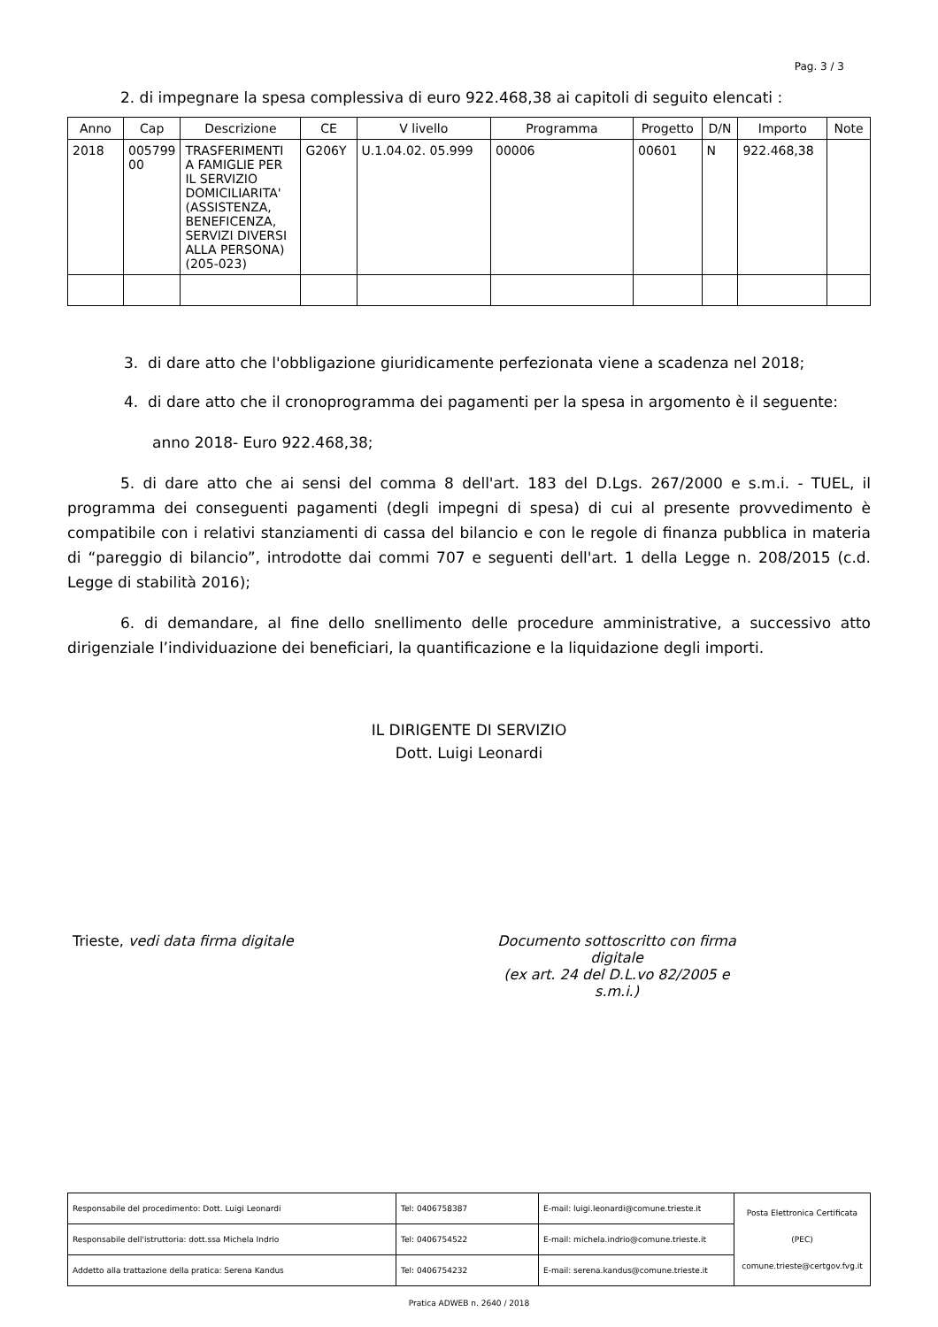Pag. 3 / 3
2. di impegnare la spesa complessiva di euro 922.468,38 ai capitoli di seguito elencati :
| Anno | Cap | Descrizione | CE | V livello | Programma | Progetto | D/N | Importo | Note |
| --- | --- | --- | --- | --- | --- | --- | --- | --- | --- |
| 2018 | 005799 00 | TRASFERIMENTI A FAMIGLIE PER IL SERVIZIO DOMICILIARITA' (ASSISTENZA, BENEFICENZA, SERVIZI DIVERSI ALLA PERSONA) (205-023) | G206Y | U.1.04.02. 05.999 | 00006 | 00601 | N | 922.468,38 | |
3. di dare atto che l'obbligazione giuridicamente perfezionata viene a scadenza nel 2018;
4. di dare atto che il cronoprogramma dei pagamenti per la spesa in argomento è il seguente:
anno 2018- Euro 922.468,38;
5. di dare atto che ai sensi del comma 8 dell'art. 183 del D.Lgs. 267/2000 e s.m.i. - TUEL, il programma dei conseguenti pagamenti (degli impegni di spesa) di cui al presente provvedimento è compatibile con i relativi stanziamenti di cassa del bilancio e con le regole di finanza pubblica in materia di “pareggio di bilancio”, introdotte dai commi 707 e seguenti dell'art. 1 della Legge n. 208/2015 (c.d. Legge di stabilità 2016);
6. di demandare, al fine dello snellimento delle procedure amministrative, a successivo atto dirigenziale l’individuazione dei beneficiari, la quantificazione e la liquidazione degli importi.
IL DIRIGENTE DI SERVIZIO
Dott. Luigi Leonardi
Trieste, vedi data firma digitale Documento sottoscritto con firma digitale
(ex art. 24 del D.L.vo 82/2005 e s.m.i.)
| Responsabile del procedimento: Dott. Luigi Leonardi | Tel: 0406758387 | E-mail: luigi.leonardi@comune.trieste.it | Posta Elettronica Certificata (PEC) comune.trieste@certgov.fvg.it |
| Responsabile dell'istruttoria: dott.ssa Michela Indrio | Tel: 0406754522 | E-mail: michela.indrio@comune.trieste.it | |
| Addetto alla trattazione della pratica: Serena Kandus | Tel: 0406754232 | E-mail: serena.kandus@comune.trieste.it | |
Pratica ADWEB n. 2640 / 2018